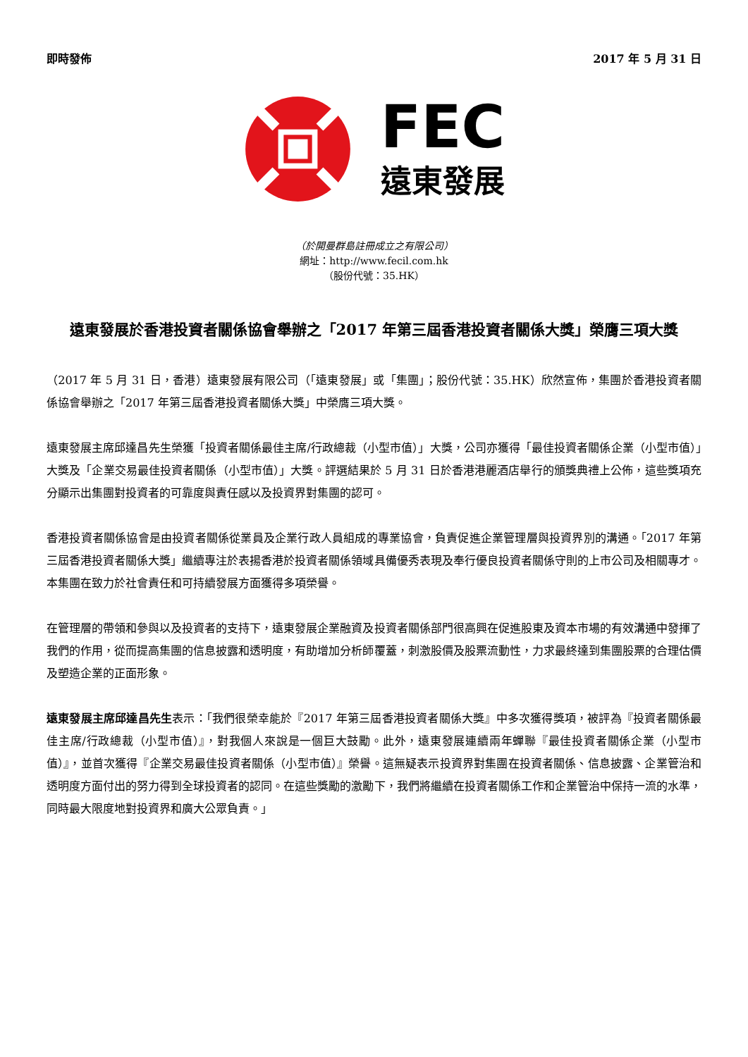即時發佈 2017 年 5 月 31 日
FEC
遠東發展
（於開曼群島註冊成立之有限公司）
網址：http://www.fecil.com.hk
（股份代號：35.HK）
遠東發展於香港投資者關係協會舉辦之「2017 年第三屆香港投資者關係大獎」榮膺三項大獎
（2017 年 5 月 31 日，香港）遠東發展有限公司（「遠東發展」或「集團」；股份代號：35.HK）欣然宣佈，集團於香港投資者關係協會舉辦之「2017 年第三屆香港投資者關係大獎」中榮膺三項大獎。
遠東發展主席邱達昌先生榮獲「投資者關係最佳主席/行政總裁（小型市值）」大獎，公司亦獲得「最佳投資者關係企業（小型市值）」大獎及「企業交易最佳投資者關係（小型市值）」大獎。評選結果於 5 月 31 日於香港港麗酒店舉行的頒獎典禮上公佈，這些獎項充分顯示出集團對投資者的可靠度與責任感以及投資界對集團的認可。
香港投資者關係協會是由投資者關係從業員及企業行政人員組成的專業協會，負責促進企業管理層與投資界別的溝通。「2017 年第三屆香港投資者關係大獎」繼續專注於表揚香港於投資者關係領域具備優秀表現及奉行優良投資者關係守則的上市公司及相關專才。本集團在致力於社會責任和可持續發展方面獲得多項榮譽。
在管理層的帶領和參與以及投資者的支持下，遠東發展企業融資及投資者關係部門很高興在促進股東及資本市場的有效溝通中發揮了我們的作用，從而提高集團的信息披露和透明度，有助增加分析師覆蓋，刺激股價及股票流動性，力求最終達到集團股票的合理估價及塑造企業的正面形象。
遠東發展主席邱達昌先生表示：「我們很榮幸能於『2017 年第三屆香港投資者關係大獎』中多次獲得獎項，被評為『投資者關係最佳主席/行政總裁（小型市值）』，對我個人來說是一個巨大鼓勵。此外，遠東發展連續兩年蟬聯『最佳投資者關係企業（小型市值）』，並首次獲得『企業交易最佳投資者關係（小型市值）』榮譽。這無疑表示投資界對集團在投資者關係、信息披露、企業管治和透明度方面付出的努力得到全球投資者的認同。在這些獎勵的激勵下，我們將繼續在投資者關係工作和企業管治中保持一流的水準，同時最大限度地對投資界和廣大公眾負責。」